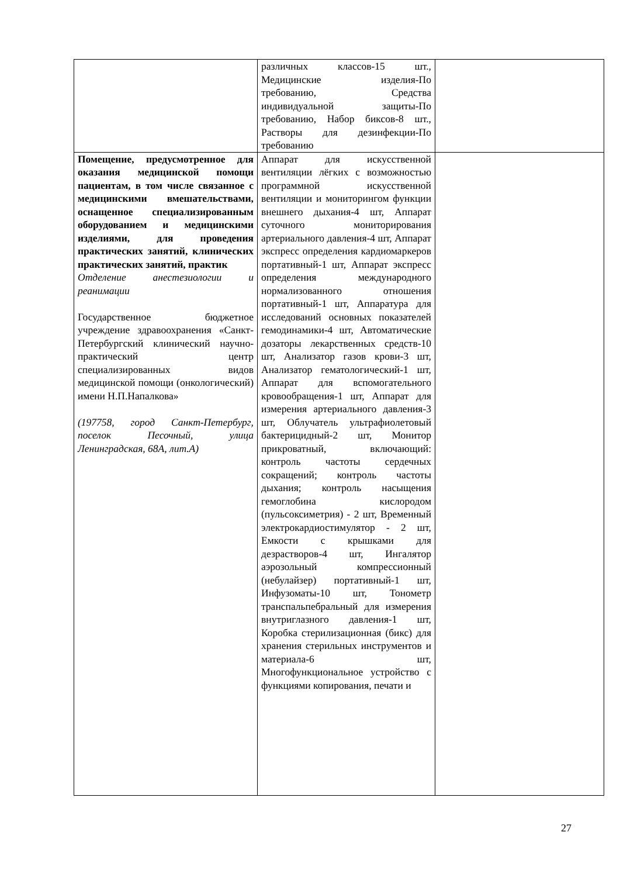| | различных классов-15 шт., Медицинские изделия-По требованию, Средства индивидуальной защиты-По требованию, Набор биксов-8 шт., Растворы для дезинфекции-По требованию | |
| Помещение, предусмотренное для оказания медицинской помощи пациентам, в том числе связанное с медицинскими вмешательствами, оснащенное специализированным оборудованием и медицинскими изделиями, для проведения практических занятий, клинических практических занятий, практик Отделение анестезиологии и реанимации Государственное бюджетное учреждение здравоохранения «Санкт-Петербургский клинический научно-практический центр специализированных видов медицинской помощи (онкологический) имени Н.П.Напалкова» (197758, город Санкт-Петербург, поселок Песочный, улица Ленинградская, 68А, лит.А) | Аппарат для искусственной вентиляции лёгких с возможностью программной искусственной вентиляции и мониторингом функции внешнего дыхания-4 шт, Аппарат суточного мониторирования артериального давления-4 шт, Аппарат экспресс определения кардиомаркеров портативный-1 шт, Аппарат экспресс определения международного нормализованного отношения портативный-1 шт, Аппаратура для исследований основных показателей гемодинамики-4 шт, Автоматические дозаторы лекарственных средств-10 шт, Анализатор газов крови-3 шт, Анализатор гематологический-1 шт, Аппарат для вспомогательного кровообращения-1 шт, Аппарат для измерения артериального давления-3 шт, Облучатель ультрафиолетовый бактерицидный-2 шт, Монитор прикроватный, включающий: контроль частоты сердечных сокращений; контроль частоты дыхания; контроль насыщения гемоглобина кислородом (пульсоксиметрия) - 2 шт, Временный электрокардиостимулятор - 2 шт, Емкости с крышками для дезрастворов-4 шт, Ингалятор аэрозольный компрессионный (небулайзер) портативный-1 шт, Инфузоматы-10 шт, Тонометр транспальпебральный для измерения внутриглазного давления-1 шт, Коробка стерилизационная (бикс) для хранения стерильных инструментов и материала-6 шт, Многофункциональное устройство с функциями копирования, печати и | |
27